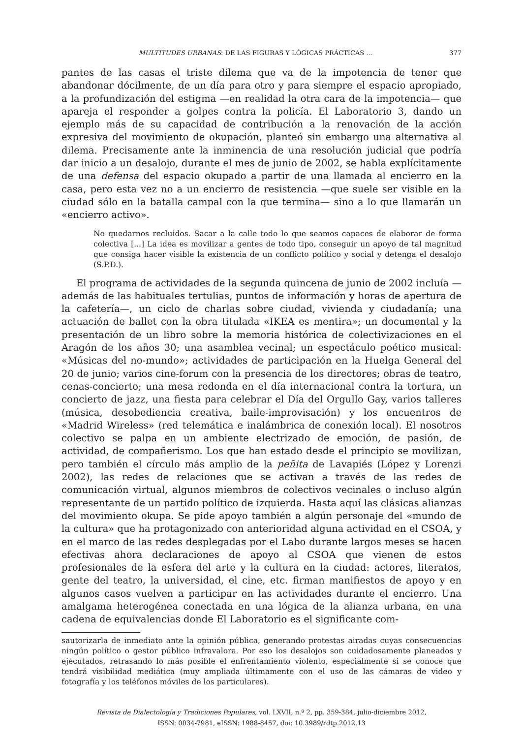MULTITUDES URBANAS: DE LAS FIGURAS Y LÓGICAS PRÁCTICAS ... 377
pantes de las casas el triste dilema que va de la impotencia de tener que abandonar dócilmente, de un día para otro y para siempre el espacio apropiado, a la profundización del estigma —en realidad la otra cara de la impotencia— que apareja el responder a golpes contra la policía. El Laboratorio 3, dando un ejemplo más de su capacidad de contribución a la renovación de la acción expresiva del movimiento de okupación, planteó sin embargo una alternativa al dilema. Precisamente ante la inminencia de una resolución judicial que podría dar inicio a un desalojo, durante el mes de junio de 2002, se habla explícitamente de una defensa del espacio okupado a partir de una llamada al encierro en la casa, pero esta vez no a un encierro de resistencia —que suele ser visible en la ciudad sólo en la batalla campal con la que termina— sino a lo que llamarán un «encierro activo».
No quedarnos recluidos. Sacar a la calle todo lo que seamos capaces de elaborar de forma colectiva [...] La idea es movilizar a gentes de todo tipo, conseguir un apoyo de tal magnitud que consiga hacer visible la existencia de un conflicto político y social y detenga el desalojo (S.P.D.).
El programa de actividades de la segunda quincena de junio de 2002 incluía —además de las habituales tertulias, puntos de información y horas de apertura de la cafetería—, un ciclo de charlas sobre ciudad, vivienda y ciudadanía; una actuación de ballet con la obra titulada «IKEA es mentira»; un documental y la presentación de un libro sobre la memoria histórica de colectivizaciones en el Aragón de los años 30; una asamblea vecinal; un espectáculo poético musical: «Músicas del no-mundo»; actividades de participación en la Huelga General del 20 de junio; varios cine-forum con la presencia de los directores; obras de teatro, cenas-concierto; una mesa redonda en el día internacional contra la tortura, un concierto de jazz, una fiesta para celebrar el Día del Orgullo Gay, varios talleres (música, desobediencia creativa, baile-improvisación) y los encuentros de «Madrid Wireless» (red telemática e inalámbrica de conexión local). El nosotros colectivo se palpa en un ambiente electrizado de emoción, de pasión, de actividad, de compañerismo. Los que han estado desde el principio se movilizan, pero también el círculo más amplio de la peñita de Lavapiés (López y Lorenzi 2002), las redes de relaciones que se activan a través de las redes de comunicación virtual, algunos miembros de colectivos vecinales o incluso algún representante de un partido político de izquierda. Hasta aquí las clásicas alianzas del movimiento okupa. Se pide apoyo también a algún personaje del «mundo de la cultura» que ha protagonizado con anterioridad alguna actividad en el CSOA, y en el marco de las redes desplegadas por el Labo durante largos meses se hacen efectivas ahora declaraciones de apoyo al CSOA que vienen de estos profesionales de la esfera del arte y la cultura en la ciudad: actores, literatos, gente del teatro, la universidad, el cine, etc. firman manifiestos de apoyo y en algunos casos vuelven a participar en las actividades durante el encierro. Una amalgama heterogénea conectada en una lógica de la alianza urbana, en una cadena de equivalencias donde El Laboratorio es el significante com-
sautorizarla de inmediato ante la opinión pública, generando protestas airadas cuyas consecuencias ningún político o gestor público infravalora. Por eso los desalojos son cuidadosamente planeados y ejecutados, retrasando lo más posible el enfrentamiento violento, especialmente si se conoce que tendrá visibilidad mediática (muy ampliada últimamente con el uso de las cámaras de video y fotografía y los teléfonos móviles de los particulares).
Revista de Dialectología y Tradiciones Populares, vol. LXVII, n.º 2, pp. 359-384, julio-diciembre 2012,
ISSN: 0034-7981, eISSN: 1988-8457, doi: 10.3989/rdtp.2012.13